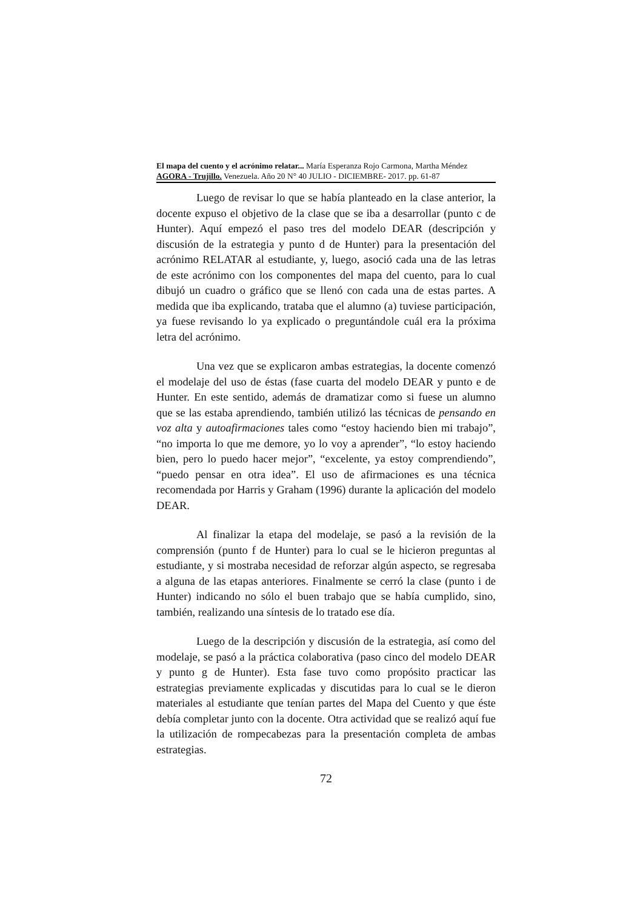El mapa del cuento y el acrónimo relatar... María Esperanza Rojo Carmona, Martha Méndez
AGORA - Trujillo. Venezuela. Año 20 N° 40 JULIO - DICIEMBRE- 2017. pp. 61-87
Luego de revisar lo que se había planteado en la clase anterior, la docente expuso el objetivo de la clase que se iba a desarrollar (punto c de Hunter). Aquí empezó el paso tres del modelo DEAR (descripción y discusión de la estrategia y punto d de Hunter) para la presentación del acrónimo RELATAR al estudiante, y, luego, asoció cada una de las letras de este acrónimo con los componentes del mapa del cuento, para lo cual dibujó un cuadro o gráfico que se llenó con cada una de estas partes. A medida que iba explicando, trataba que el alumno (a) tuviese participación, ya fuese revisando lo ya explicado o preguntándole cuál era la próxima letra del acrónimo.
Una vez que se explicaron ambas estrategias, la docente comenzó el modelaje del uso de éstas (fase cuarta del modelo DEAR y punto e de Hunter. En este sentido, además de dramatizar como si fuese un alumno que se las estaba aprendiendo, también utilizó las técnicas de pensando en voz alta y autoafirmaciones tales como “estoy haciendo bien mi trabajo”, “no importa lo que me demore, yo lo voy a aprender”, “lo estoy haciendo bien, pero lo puedo hacer mejor”, “excelente, ya estoy comprendiendo”, “puedo pensar en otra idea”. El uso de afirmaciones es una técnica recomendada por Harris y Graham (1996) durante la aplicación del modelo DEAR.
Al finalizar la etapa del modelaje, se pasó a la revisión de la comprensión (punto f de Hunter) para lo cual se le hicieron preguntas al estudiante, y si mostraba necesidad de reforzar algún aspecto, se regresaba a alguna de las etapas anteriores. Finalmente se cerró la clase (punto i de Hunter) indicando no sólo el buen trabajo que se había cumplido, sino, también, realizando una síntesis de lo tratado ese día.
Luego de la descripción y discusión de la estrategia, así como del modelaje, se pasó a la práctica colaborativa (paso cinco del modelo DEAR y punto g de Hunter). Esta fase tuvo como propósito practicar las estrategias previamente explicadas y discutidas para lo cual se le dieron materiales al estudiante que tenían partes del Mapa del Cuento y que éste debía completar junto con la docente. Otra actividad que se realizó aquí fue la utilización de rompecabezas para la presentación completa de ambas estrategias.
72